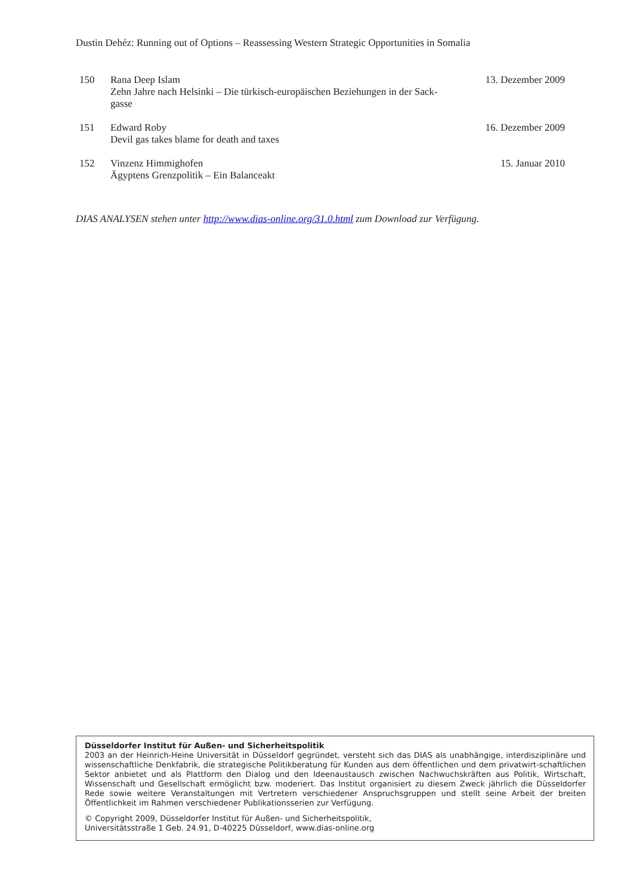Dustin Dehéz: Running out of Options – Reassessing Western Strategic Opportunities in Somalia
| 150 | Rana Deep Islam Zehn Jahre nach Helsinki – Die türkisch-europäischen Beziehungen in der Sack- gasse | 13. Dezember 2009 |
| 151 | Edward Roby Devil gas takes blame for death and taxes | 16. Dezember 2009 |
| 152 | Vinzenz Himmighofen Ägyptens Grenzpolitik – Ein Balanceakt | 15. Januar 2010 |
DIAS ANALYSEN stehen unter http://www.dias-online.org/31.0.html zum Download zur Verfügung.
Düsseldorfer Institut für Außen- und Sicherheitspolitik
2003 an der Heinrich-Heine Universität in Düsseldorf gegründet, versteht sich das DIAS als unabhängige, interdisziplinäre und wissenschaftliche Denkfabrik, die strategische Politikberatung für Kunden aus dem öffentlichen und dem privatwirt-schaftlichen Sektor anbietet und als Plattform den Dialog und den Ideenaustausch zwischen Nachwuchskräften aus Politik, Wirtschaft, Wissenschaft und Gesellschaft ermöglicht bzw. moderiert. Das Institut organisiert zu diesem Zweck jährlich die Düsseldorfer Rede sowie weitere Veranstaltungen mit Vertretern verschiedener Anspruchsgruppen und stellt seine Arbeit der breiten Öffentlichkeit im Rahmen verschiedener Publikationsserien zur Verfügung.
© Copyright 2009, Düsseldorfer Institut für Außen- und Sicherheitspolitik,
Universitätsstraße 1 Geb. 24.91, D-40225 Düsseldorf, www.dias-online.org